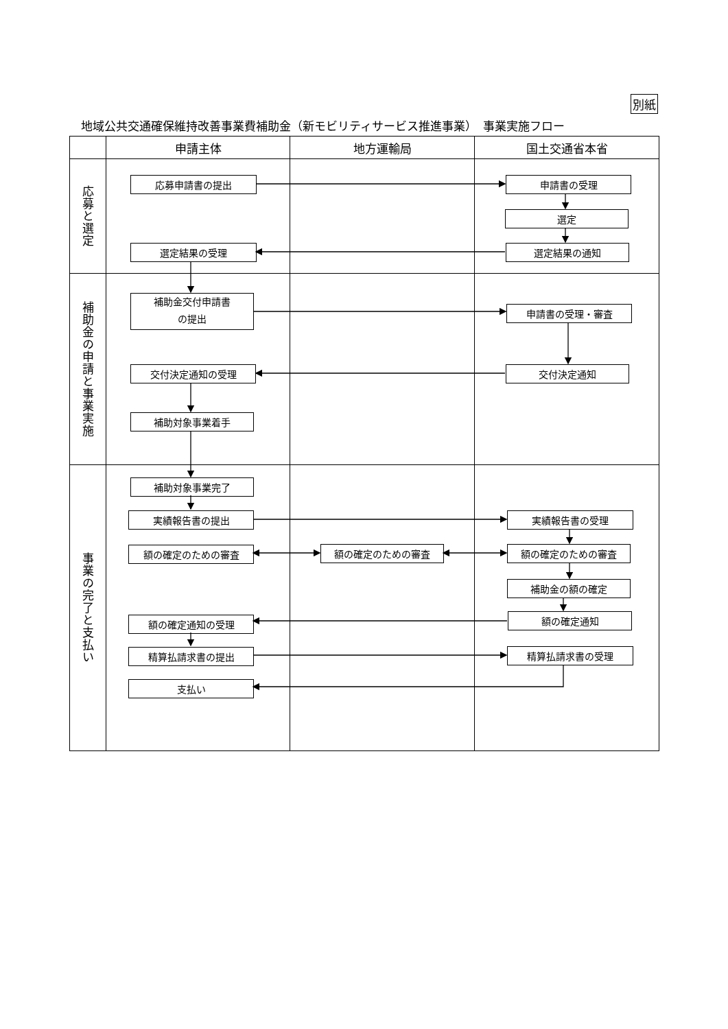別紙
地域公共交通確保維持改善事業費補助金（新モビリティサービス推進事業）　事業実施フロー
| | 申請主体 | 地方運輸局 | 国土交通省本省 |
| --- | --- | --- | --- |
| 応募と選定 | 応募申請書の提出 選定結果の受理 | | 申請書の受理 選定 選定結果の通知 |
| 補助金の申請と事業実施 | 補助金交付申請書 の提出 交付決定通知の受理 補助対象事業着手 | | 申請書の受理・審査 交付決定通知 |
| 事業の完了と支払い | 補助対象事業完了 実績報告書の提出 額の確定のための審査 額の確定通知の受理 精算払請求書の提出 支払い | 額の確定のための審査 | 実績報告書の受理 額の確定のための審査 補助金の額の確定 額の確定通知 精算払請求書の受理 |